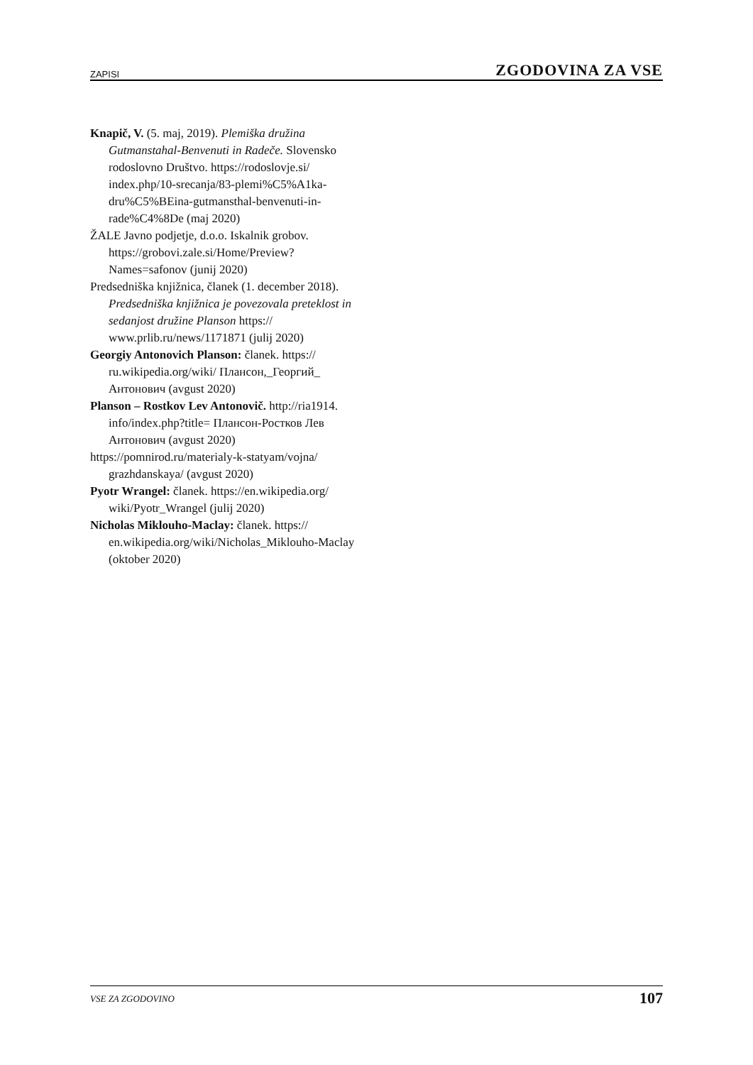ZAPISI ZGODOVINA ZA VSE
Knapič, V. (5. maj, 2019). Plemiška družina Gutmanstahal-Benvenuti in Radeče. Slovensko rodoslovno Društvo. https://rodoslovje.si/ index.php/10-srecanja/83-plemi%C5%A1ka-dru%C5%BEina-gutmansthal-benvenuti-in-rade%C4%8De (maj 2020)
ŽALE Javno podjetje, d.o.o. Iskalnik grobov. https://grobovi.zale.si/Home/Preview? Names=safonov (junij 2020)
Predsedniška knjižnica, članek (1. december 2018). Predsedniška knjižnica je povezovala preteklost in sedanjost družine Planson https:// www.prlib.ru/news/1171871 (julij 2020)
Georgiy Antonovich Planson: članek. https:// ru.wikipedia.org/wiki/ Плансон,_Георгий_ Антонович (avgust 2020)
Planson – Rostkov Lev Antonovič. http://ria1914. info/index.php?title= Плансон-Ростков Лев Антонович (avgust 2020)
https://pomnirod.ru/materialy-k-statyam/vojna/ grazhdanskaya/ (avgust 2020)
Pyotr Wrangel: članek. https://en.wikipedia.org/ wiki/Pyotr_Wrangel (julij 2020)
Nicholas Miklouho-Maclay: članek. https:// en.wikipedia.org/wiki/Nicholas_Miklouho-Maclay (oktober 2020)
VSE ZA ZGODOVINO 107